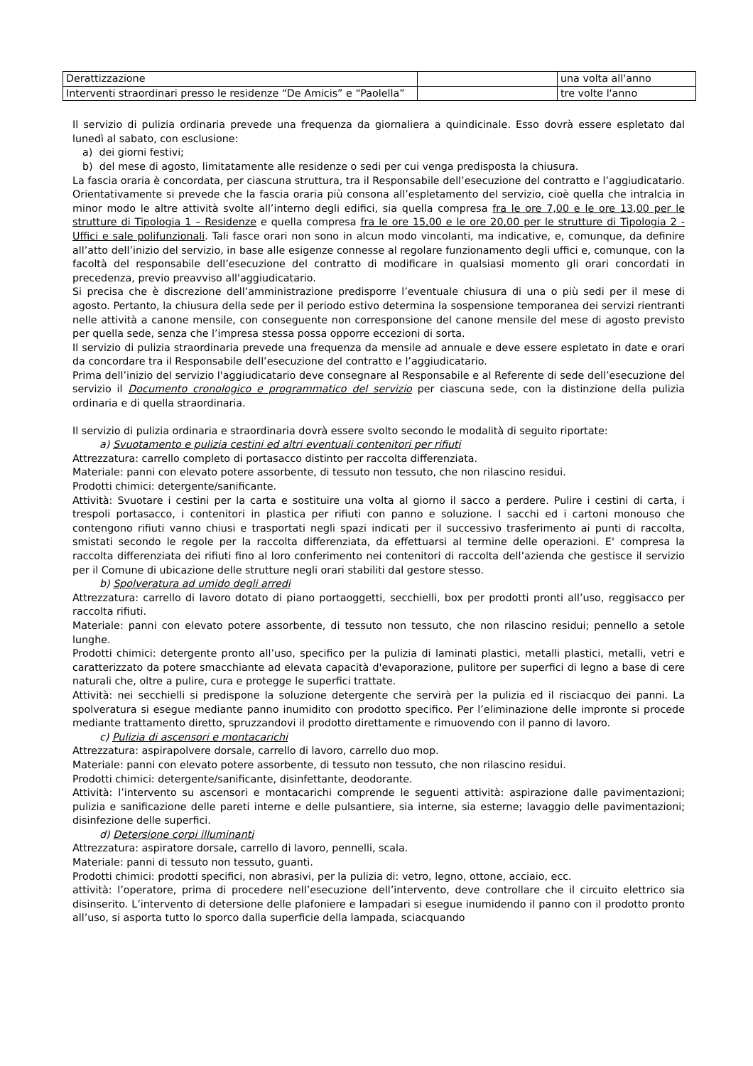| Derattizzazione | | una volta all'anno |
| Interventi straordinari presso le residenze “De Amicis” e “Paolella” | | tre volte l'anno |
Il servizio di pulizia ordinaria prevede una frequenza da giornaliera a quindicinale. Esso dovrà essere espletato dal lunedì al sabato, con esclusione:
a) dei giorni festivi;
b) del mese di agosto, limitatamente alle residenze o sedi per cui venga predisposta la chiusura.
La fascia oraria è concordata, per ciascuna struttura, tra il Responsabile dell’esecuzione del contratto e l’aggiudicatario. Orientativamente si prevede che la fascia oraria più consona all’espletamento del servizio, cioè quella che intralcia in minor modo le altre attività svolte all’interno degli edifici, sia quella compresa fra le ore 7,00 e le ore 13,00 per le strutture di Tipologia 1 – Residenze e quella compresa fra le ore 15,00 e le ore 20,00 per le strutture di Tipologia 2 - Uffici e sale polifunzionali. Tali fasce orari non sono in alcun modo vincolanti, ma indicative, e, comunque, da definire all’atto dell’inizio del servizio, in base alle esigenze connesse al regolare funzionamento degli uffici e, comunque, con la facoltà del responsabile dell’esecuzione del contratto di modificare in qualsiasi momento gli orari concordati in precedenza, previo preavviso all'aggiudicatario.
Si precisa che è discrezione dell’amministrazione predisporre l’eventuale chiusura di una o più sedi per il mese di agosto. Pertanto, la chiusura della sede per il periodo estivo determina la sospensione temporanea dei servizi rientranti nelle attività a canone mensile, con conseguente non corresponsione del canone mensile del mese di agosto previsto per quella sede, senza che l’impresa stessa possa opporre eccezioni di sorta.
Il servizio di pulizia straordinaria prevede una frequenza da mensile ad annuale e deve essere espletato in date e orari da concordare tra il Responsabile dell’esecuzione del contratto e l’aggiudicatario.
Prima dell’inizio del servizio l'aggiudicatario deve consegnare al Responsabile e al Referente di sede dell’esecuzione del servizio il Documento cronologico e programmatico del servizio per ciascuna sede, con la distinzione della pulizia ordinaria e di quella straordinaria.
Il servizio di pulizia ordinaria e straordinaria dovrà essere svolto secondo le modalità di seguito riportate:
a) Svuotamento e pulizia cestini ed altri eventuali contenitori per rifiuti
Attrezzatura: carrello completo di portasacco distinto per raccolta differenziata.
Materiale: panni con elevato potere assorbente, di tessuto non tessuto, che non rilascino residui.
Prodotti chimici: detergente/sanificante.
Attività: Svuotare i cestini per la carta e sostituire una volta al giorno il sacco a perdere. Pulire i cestini di carta, i trespoli portasacco, i contenitori in plastica per rifiuti con panno e soluzione. I sacchi ed i cartoni monouso che contengono rifiuti vanno chiusi e trasportati negli spazi indicati per il successivo trasferimento ai punti di raccolta, smistati secondo le regole per la raccolta differenziata, da effettuarsi al termine delle operazioni. E' compresa la raccolta differenziata dei rifiuti fino al loro conferimento nei contenitori di raccolta dell’azienda che gestisce il servizio per il Comune di ubicazione delle strutture negli orari stabiliti dal gestore stesso.
b) Spolveratura ad umido degli arredi
Attrezzatura: carrello di lavoro dotato di piano portaoggetti, secchielli, box per prodotti pronti all’uso, reggisacco per raccolta rifiuti.
Materiale: panni con elevato potere assorbente, di tessuto non tessuto, che non rilascino residui; pennello a setole lunghe.
Prodotti chimici: detergente pronto all’uso, specifico per la pulizia di laminati plastici, metalli plastici, metalli, vetri e caratterizzato da potere smacchiante ad elevata capacità d'evaporazione, pulitore per superfici di legno a base di cere naturali che, oltre a pulire, cura e protegge le superfici trattate.
Attività: nei secchielli si predispone la soluzione detergente che servirà per la pulizia ed il risciacquo dei panni. La spolveratura si esegue mediante panno inumidito con prodotto specifico. Per l’eliminazione delle impronte si procede mediante trattamento diretto, spruzzandovi il prodotto direttamente e rimuovendo con il panno di lavoro.
c) Pulizia di ascensori e montacarichi
Attrezzatura: aspirapolvere dorsale, carrello di lavoro, carrello duo mop.
Materiale: panni con elevato potere assorbente, di tessuto non tessuto, che non rilascino residui.
Prodotti chimici: detergente/sanificante, disinfettante, deodorante.
Attività: l’intervento su ascensori e montacarichi comprende le seguenti attività: aspirazione dalle pavimentazioni; pulizia e sanificazione delle pareti interne e delle pulsantiere, sia interne, sia esterne; lavaggio delle pavimentazioni; disinfezione delle superfici.
d) Detersione corpi illuminanti
Attrezzatura: aspiratore dorsale, carrello di lavoro, pennelli, scala.
Materiale: panni di tessuto non tessuto, guanti.
Prodotti chimici: prodotti specifici, non abrasivi, per la pulizia di: vetro, legno, ottone, acciaio, ecc.
attività: l’operatore, prima di procedere nell’esecuzione dell’intervento, deve controllare che il circuito elettrico sia disinserito. L’intervento di detersione delle plafoniere e lampadari si esegue inumidendo il panno con il prodotto pronto all’uso, si asporta tutto lo sporco dalla superficie della lampada, sciacquando